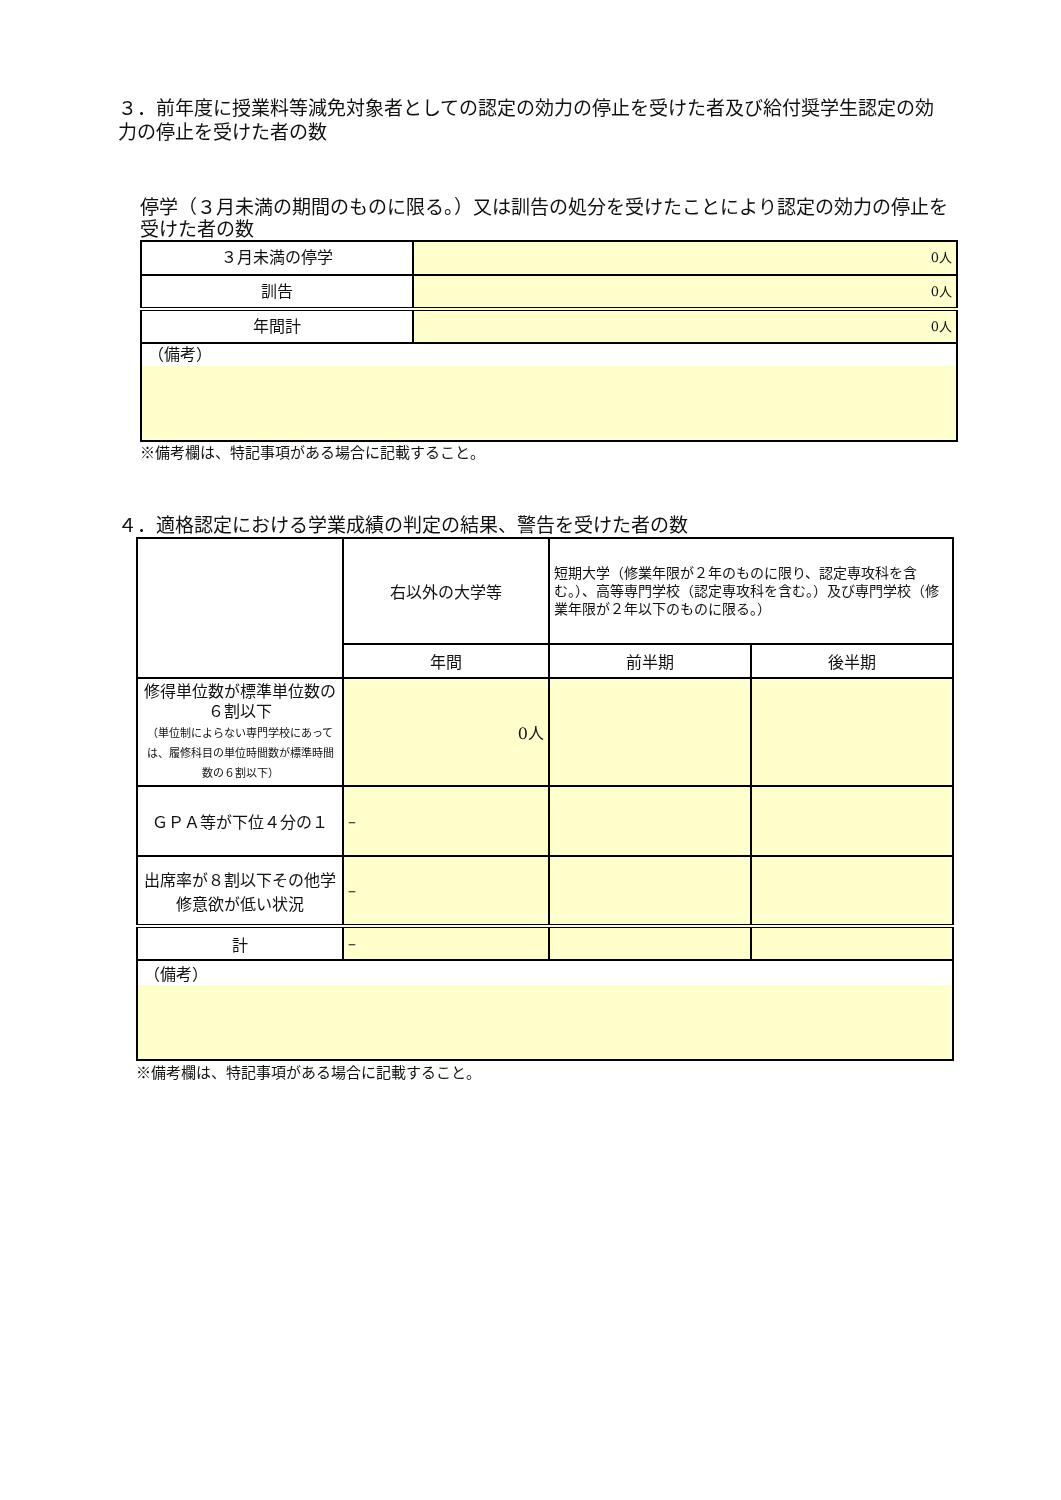３．前年度に授業料等減免対象者としての認定の効力の停止を受けた者及び給付奨学生認定の効力の停止を受けた者の数
停学（３月未満の期間のものに限る。）又は訓告の処分を受けたことにより認定の効力の停止を受けた者の数
| ３月未満の停学 | 0人 |
| 訓告 | 0人 |
| 年間計 | 0人 |
| （備考） | |
※備考欄は、特記事項がある場合に記載すること。
４．適格認定における学業成績の判定の結果、警告を受けた者の数
| | 右以外の大学等 | 短期大学（修業年限が２年のものに限り、認定専攻科を含む。）、高等専門学校（認定専攻科を含む。）及び専門学校（修業年限が２年以下のものに限る。） | |
| | 年間 | 前半期 | 後半期 |
| 修得単位数が標準単位数の６割以下 （単位制によらない専門学校にあっては、履修科目の単位時間数が標準時間数の６割以下） | 0人 | | |
| ＧＰＡ等が下位４分の１ | – | | |
| 出席率が８割以下その他学修意欲が低い状況 | – | | |
| 計 | – | | |
| （備考） | | | |
※備考欄は、特記事項がある場合に記載すること。